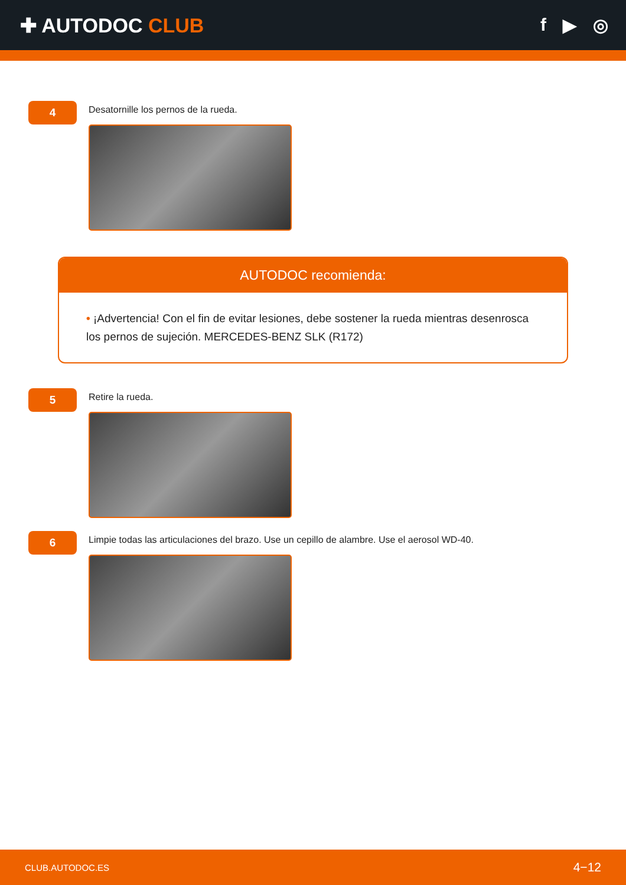✚ AUTODOC CLUB f ▶ ◎
4
Desatornille los pernos de la rueda.
AUTODOC recomienda:
• ¡Advertencia! Con el fin de evitar lesiones, debe sostener la rueda mientras desenrosca los pernos de sujeción. MERCEDES-BENZ SLK (R172)
5
Retire la rueda.
6
Limpie todas las articulaciones del brazo. Use un cepillo de alambre. Use el aerosol WD-40.
CLUB.AUTODOC.ES 4−12